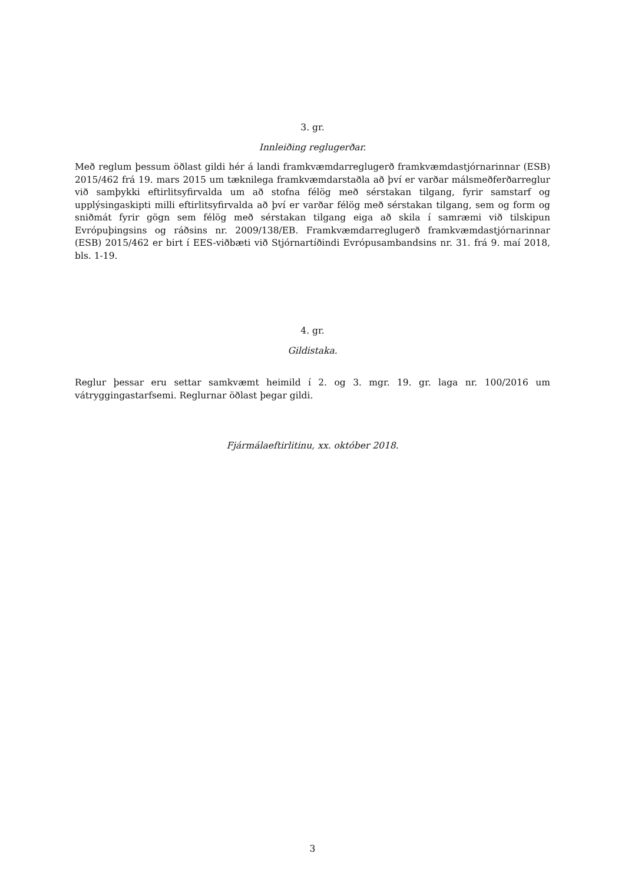3. gr.
Innleiðing reglugerðar.
Með reglum þessum öðlast gildi hér á landi framkvæmdarreglugerð framkvæmdastjórnarinnar (ESB) 2015/462 frá 19. mars 2015 um tæknilega framkvæmdarstaðla að því er varðar málsmeðferðarreglur við samþykki eftirlitsyfirvalda um að stofna félög með sérstakan tilgang, fyrir samstarf og upplýsingaskipti milli eftirlitsyfirvalda að því er varðar félög með sérstakan tilgang, sem og form og sniðmát fyrir gögn sem félög með sérstakan tilgang eiga að skila í samræmi við tilskipun Evrópuþingsins og ráðsins nr. 2009/138/EB. Framkvæmdarreglugerð framkvæmdastjórnarinnar (ESB) 2015/462 er birt í EES-viðbæti við Stjórnartíðindi Evrópusambandsins nr. 31. frá 9. maí 2018, bls. 1-19.
4. gr.
Gildistaka.
Reglur þessar eru settar samkvæmt heimild í 2. og 3. mgr. 19. gr. laga nr. 100/2016 um vátryggingastarfsemi. Reglurnar öðlast þegar gildi.
Fjármálaeftirlitinu, xx. október 2018.
3